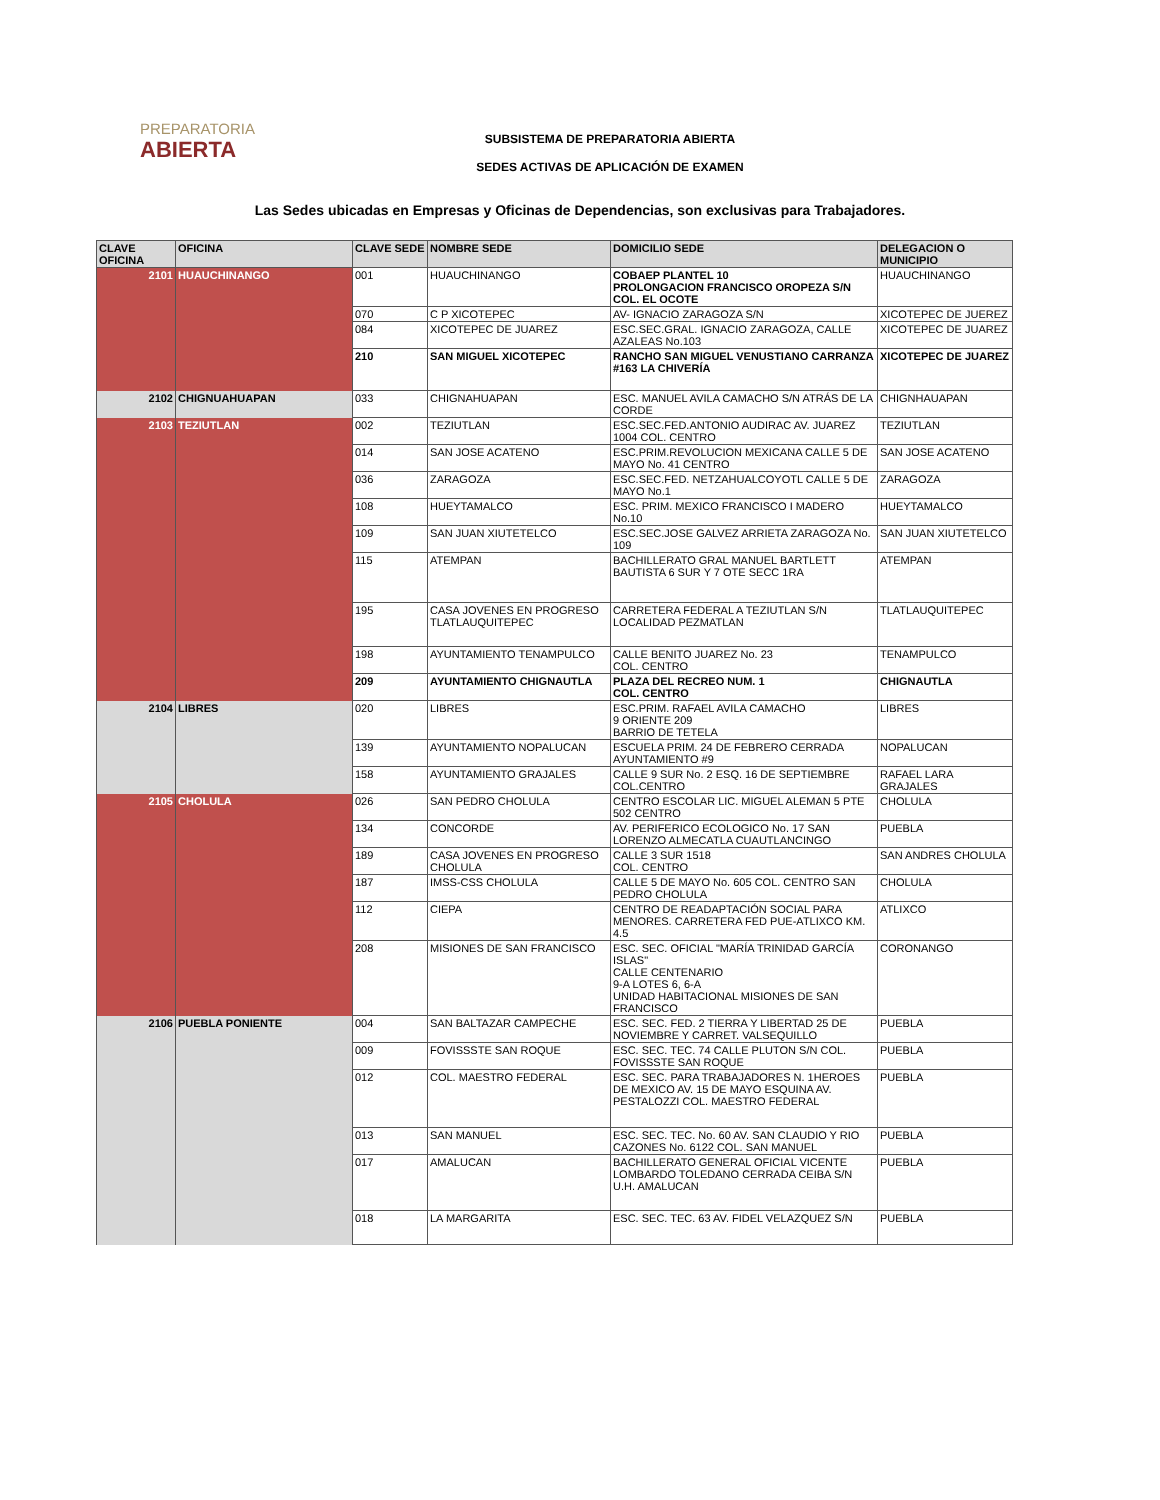PREPARATORIA
ABIERTA
SUBSISTEMA DE PREPARATORIA ABIERTA
SEDES ACTIVAS DE APLICACIÓN DE EXAMEN
Las Sedes ubicadas en Empresas y Oficinas de Dependencias, son exclusivas para Trabajadores.
| CLAVE OFICINA | OFICINA | CLAVE SEDE | NOMBRE SEDE | DOMICILIO SEDE | DELEGACION O MUNICIPIO |
| --- | --- | --- | --- | --- | --- |
| 2101 | HUAUCHINANGO | 001 | HUAUCHINANGO | COBAEP PLANTEL 10 PROLONGACION FRANCISCO OROPEZA S/N COL. EL OCOTE | HUAUCHINANGO |
| | | 070 | C P XICOTEPEC | AV- IGNACIO ZARAGOZA S/N | XICOTEPEC DE JUEREZ |
| | | 084 | XICOTEPEC DE JUAREZ | ESC.SEC.GRAL. IGNACIO ZARAGOZA, CALLE AZALEAS No.103 | XICOTEPEC DE JUAREZ |
| | | 210 | SAN MIGUEL XICOTEPEC | RANCHO SAN MIGUEL VENUSTIANO CARRANZA #163 LA CHIVERÍA | XICOTEPEC DE JUAREZ |
| 2102 | CHIGNUAHUAPAN | 033 | CHIGNAHUAPAN | ESC. MANUEL AVILA CAMACHO S/N ATRÁS DE LA CORDE | CHIGNHAUAPAN |
| 2103 | TEZIUTLAN | 002 | TEZIUTLAN | ESC.SEC.FED.ANTONIO AUDIRAC AV. JUAREZ 1004 COL. CENTRO | TEZIUTLAN |
| | | 014 | SAN JOSE ACATENO | ESC.PRIM.REVOLUCION MEXICANA CALLE 5 DE MAYO No. 41 CENTRO | SAN JOSE ACATENO |
| | | 036 | ZARAGOZA | ESC.SEC.FED. NETZAHUALCOYOTL CALLE 5 DE MAYO No.1 | ZARAGOZA |
| | | 108 | HUEYTAMALCO | ESC. PRIM. MEXICO FRANCISCO I MADERO No.10 | HUEYTAMALCO |
| | | 109 | SAN JUAN XIUTETELCO | ESC.SEC.JOSE GALVEZ ARRIETA ZARAGOZA No. 109 | SAN JUAN XIUTETELCO |
| | | 115 | ATEMPAN | BACHILLERATO GRAL MANUEL BARTLETT BAUTISTA 6 SUR Y 7 OTE SECC 1RA | ATEMPAN |
| | | 195 | CASA JOVENES EN PROGRESO TLATLAUQUITEPEC | CARRETERA FEDERAL A TEZIUTLAN S/N LOCALIDAD PEZMATLAN | TLATLAUQUITEPEC |
| | | 198 | AYUNTAMIENTO TENAMPULCO | CALLE BENITO JUAREZ No. 23 COL. CENTRO | TENAMPULCO |
| | | 209 | AYUNTAMIENTO CHIGNAUTLA | PLAZA DEL RECREO NUM. 1 COL. CENTRO | CHIGNAUTLA |
| 2104 | LIBRES | 020 | LIBRES | ESC.PRIM. RAFAEL AVILA CAMACHO 9 ORIENTE 209 BARRIO DE TETELA | LIBRES |
| | | 139 | AYUNTAMIENTO NOPALUCAN | ESCUELA PRIM. 24 DE FEBRERO CERRADA AYUNTAMIENTO #9 | NOPALUCAN |
| | | 158 | AYUNTAMIENTO GRAJALES | CALLE 9 SUR No. 2 ESQ. 16 DE SEPTIEMBRE COL.CENTRO | RAFAEL LARA GRAJALES |
| 2105 | CHOLULA | 026 | SAN PEDRO CHOLULA | CENTRO ESCOLAR LIC. MIGUEL ALEMAN 5 PTE 502 CENTRO | CHOLULA |
| | | 134 | CONCORDE | AV. PERIFERICO ECOLOGICO No. 17 SAN LORENZO ALMECATLA CUAUTLANCINGO | PUEBLA |
| | | 189 | CASA JOVENES EN PROGRESO CHOLULA | CALLE 3 SUR 1518 COL. CENTRO | SAN ANDRES CHOLULA |
| | | 187 | IMSS-CSS CHOLULA | CALLE 5 DE MAYO No. 605 COL. CENTRO SAN PEDRO CHOLULA | CHOLULA |
| | | 112 | CIEPA | CENTRO DE READAPTACIÓN SOCIAL PARA MENORES. CARRETERA FED PUE-ATLIXCO KM. 4.5 | ATLIXCO |
| | | 208 | MISIONES DE SAN FRANCISCO | ESC. SEC. OFICIAL "MARÍA TRINIDAD GARCÍA ISLAS" CALLE CENTENARIO 9-A LOTES 6, 6-A UNIDAD HABITACIONAL MISIONES DE SAN FRANCISCO | CORONANGO |
| 2106 | PUEBLA PONIENTE | 004 | SAN BALTAZAR CAMPECHE | ESC. SEC. FED. 2 TIERRA Y LIBERTAD 25 DE NOVIEMBRE Y CARRET. VALSEQUILLO | PUEBLA |
| | | 009 | FOVISSSTE SAN ROQUE | ESC. SEC. TEC. 74 CALLE PLUTON S/N COL. FOVISSSTE SAN ROQUE | PUEBLA |
| | | 012 | COL. MAESTRO FEDERAL | ESC. SEC. PARA TRABAJADORES N. 1HEROES DE MEXICO AV. 15 DE MAYO ESQUINA AV. PESTALOZZI COL. MAESTRO FEDERAL | PUEBLA |
| | | 013 | SAN MANUEL | ESC. SEC. TEC. No. 60 AV. SAN CLAUDIO Y RIO CAZONES No. 6122 COL. SAN MANUEL | PUEBLA |
| | | 017 | AMALUCAN | BACHILLERATO GENERAL OFICIAL VICENTE LOMBARDO TOLEDANO CERRADA CEIBA S/N U.H. AMALUCAN | PUEBLA |
| | | 018 | LA MARGARITA | ESC. SEC. TEC. 63 AV. FIDEL VELAZQUEZ S/N | PUEBLA |